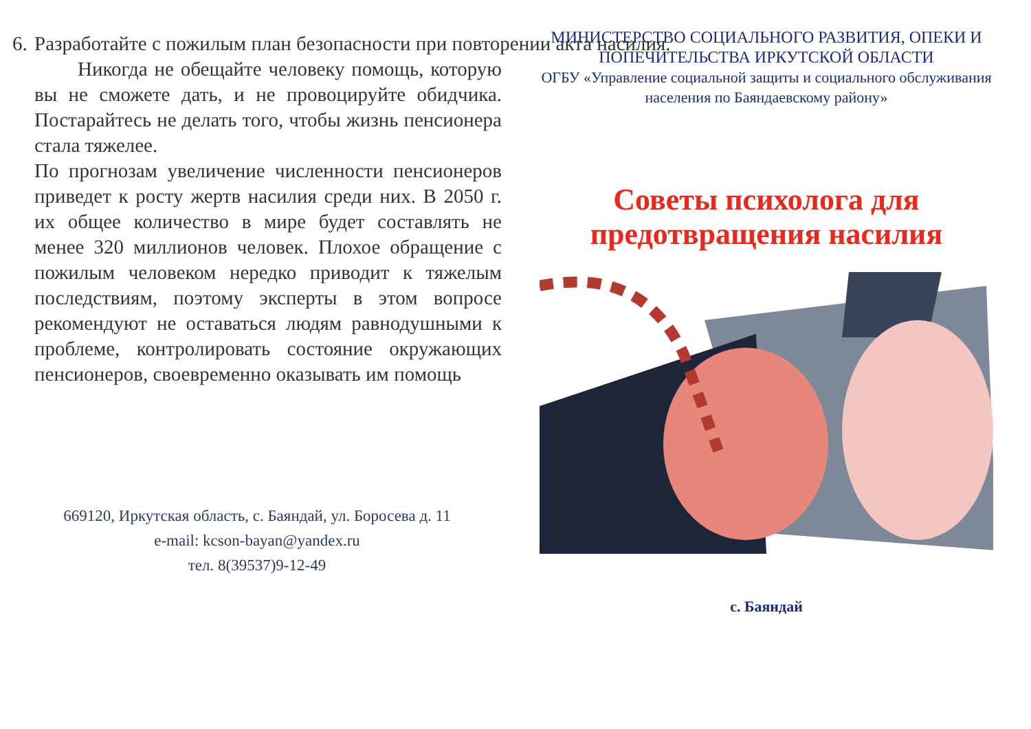6. Разработайте с пожилым план безопасности при повторении акта насилия.
Никогда не обещайте человеку помощь, которую вы не сможете дать, и не провоцируйте обидчика. Постарайтесь не делать того, чтобы жизнь пенсионера стала тяжелее.
По прогнозам увеличение численности пенсионеров приведет к росту жертв насилия среди них. В 2050 г. их общее количество в мире будет составлять не менее 320 миллионов человек. Плохое обращение с пожилым человеком нередко приводит к тяжелым последствиям, поэтому эксперты в этом вопросе рекомендуют не оставаться людям равнодушными к проблеме, контролировать состояние окружающих пенсионеров, своевременно оказывать им помощь
669120, Иркутская область, с. Баяндай, ул. Боросева д. 11
e-mail: kcson-bayan@yandex.ru
тел. 8(39537)9-12-49
МИНИСТЕРСТВО СОЦИАЛЬНОГО РАЗВИТИЯ, ОПЕКИ И ПОПЕЧИТЕЛЬСТВА ИРКУТСКОЙ ОБЛАСТИ
ОГБУ «Управление социальной защиты и социального обслуживания населения по Баяндаевскому району»
Советы психолога для предотвращения насилия
с. Баяндай